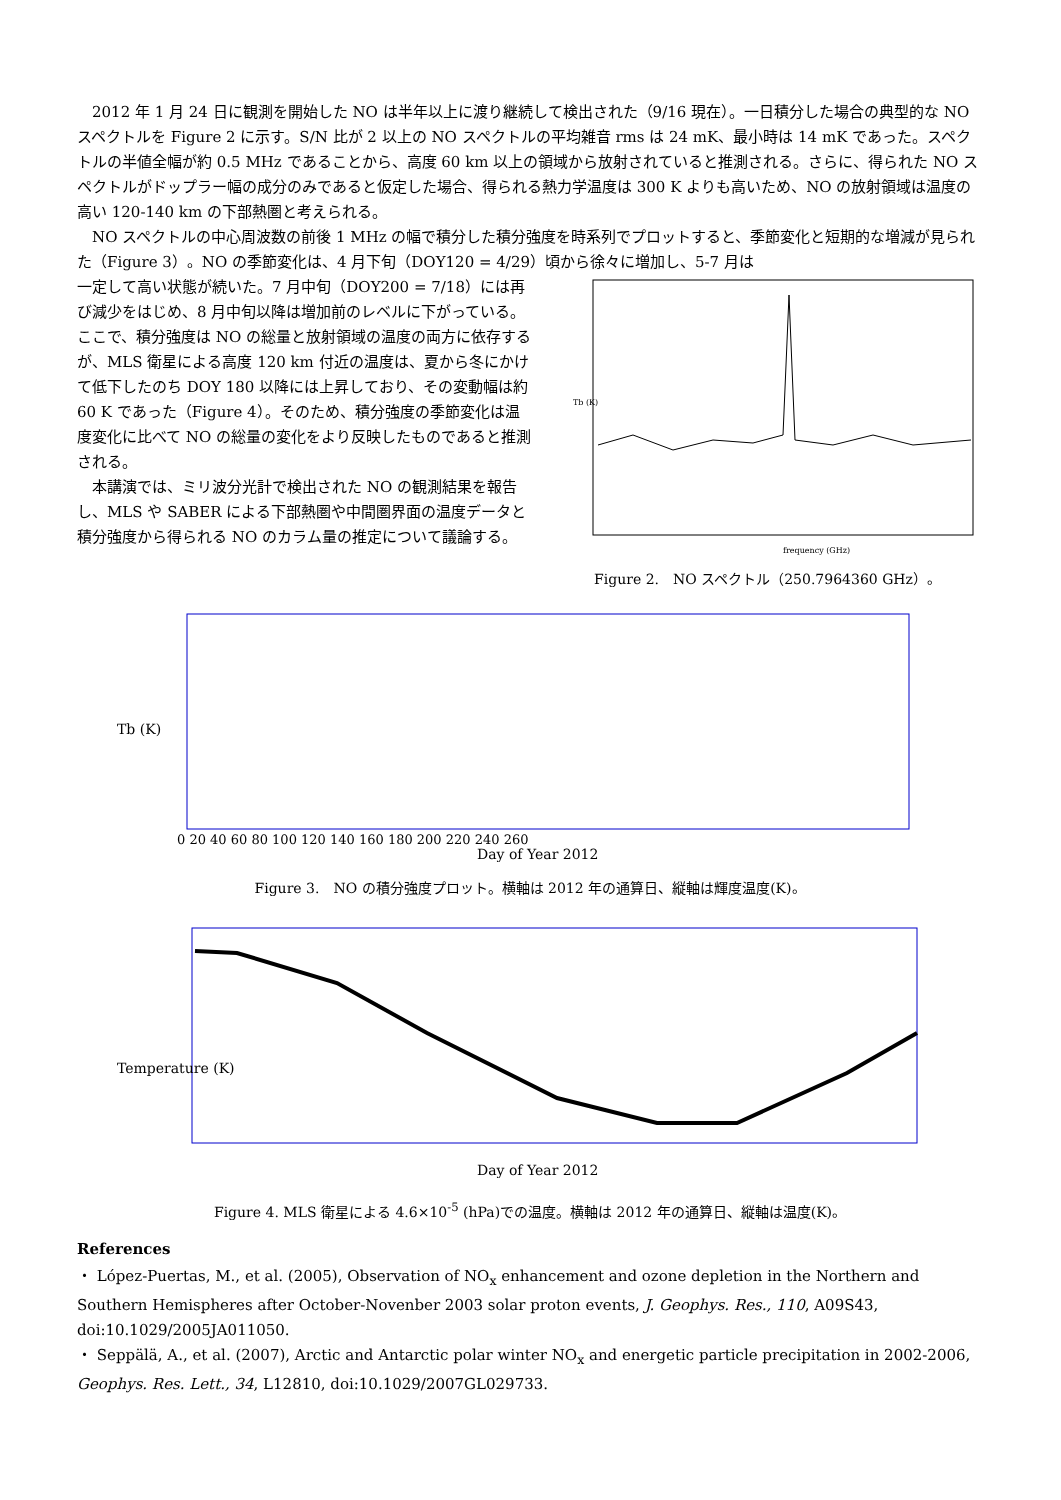2012 年 1 月 24 日に観測を開始した NO は半年以上に渡り継続して検出された（9/16 現在）。一日積分した場合の典型的な NO スペクトルを Figure 2 に示す。S/N 比が 2 以上の NO スペクトルの平均雑音 rms は 24 mK、最小時は 14 mK であった。スペクトルの半値全幅が約 0.5 MHz であることから、高度 60 km 以上の領域から放射されていると推測される。さらに、得られた NO スペクトルがドップラー幅の成分のみであると仮定した場合、得られる熱力学温度は 300 K よりも高いため、NO の放射領域は温度の高い 120-140 km の下部熱圏と考えられる。
NO スペクトルの中心周波数の前後 1 MHz の幅で積分した積分強度を時系列でプロットすると、季節変化と短期的な増減が見られた（Figure 3）。NO の季節変化は、4 月下旬（DOY120 = 4/29）頃から徐々に増加し、5-7 月は
一定して高い状態が続いた。7 月中旬（DOY200 = 7/18）には再び減少をはじめ、8 月中旬以降は増加前のレベルに下がっている。ここで、積分強度は NO の総量と放射領域の温度の両方に依存するが、MLS 衛星による高度 120 km 付近の温度は、夏から冬にかけて低下したのち DOY 180 以降には上昇しており、その変動幅は約 60 K であった（Figure 4）。そのため、積分強度の季節変化は温度変化に比べて NO の総量の変化をより反映したものであると推測される。
本講演では、ミリ波分光計で検出された NO の観測結果を報告し、MLS や SABER による下部熱圏や中間圏界面の温度データと積分強度から得られる NO のカラム量の推定について議論する。
Tb (K)
frequency (GHz)
Figure 2.　NO スペクトル（250.7964360 GHz）。
Tb (K)
Day of Year 2012
0 20 40 60 80 100 120 140 160 180 200 220 240 260
Figure 3.　NO の積分強度プロット。横軸は 2012 年の通算日、縦軸は輝度温度(K)。
Temperature (K)
Day of Year 2012
Figure 4. MLS 衛星による 4.6×10<sup>-5</sup> (hPa)での温度。横軸は 2012 年の通算日、縦軸は温度(K)。
References
・ López-Puertas, M., et al. (2005), Observation of NO<sub>x</sub> enhancement and ozone depletion in the Northern and Southern Hemispheres after October-Novenber 2003 solar proton events, J. Geophys. Res., 110, A09S43, doi:10.1029/2005JA011050.
・ Seppälä, A., et al. (2007), Arctic and Antarctic polar winter NO<sub>x</sub> and energetic particle precipitation in 2002-2006, Geophys. Res. Lett., 34, L12810, doi:10.1029/2007GL029733.